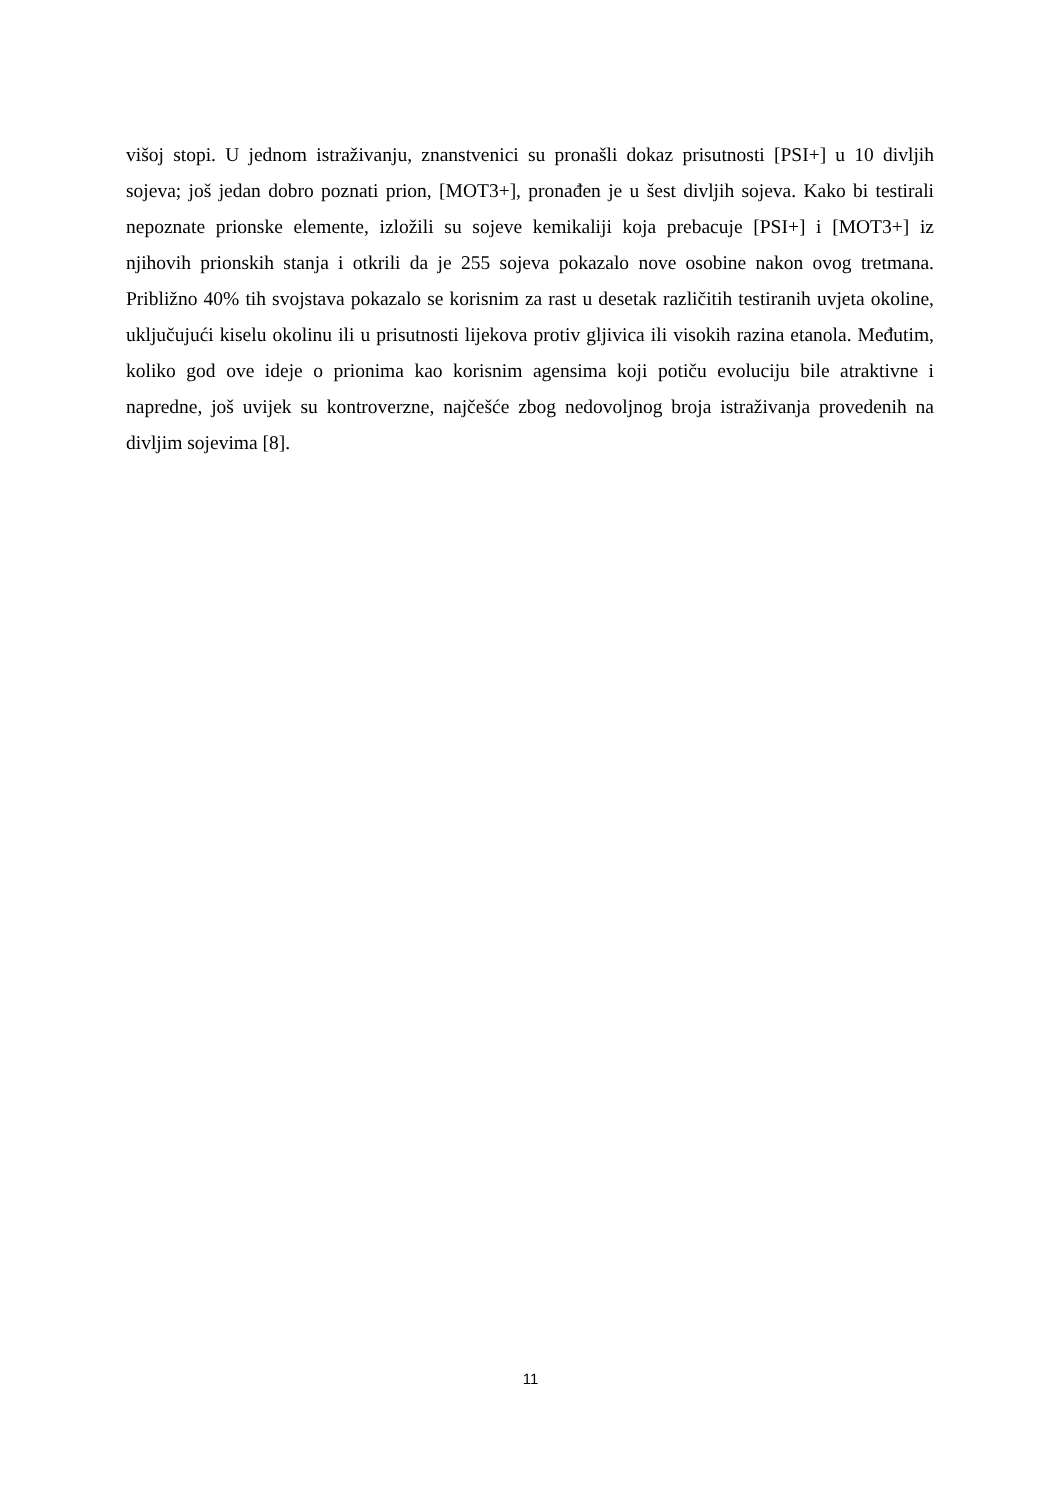višoj stopi. U jednom istraživanju, znanstvenici su pronašli dokaz prisutnosti [PSI+] u 10 divljih sojeva; još jedan dobro poznati prion, [MOT3+], pronađen je u šest divljih sojeva. Kako bi testirali nepoznate prionske elemente, izložili su sojeve kemikaliji koja prebacuje [PSI+] i [MOT3+] iz njihovih prionskih stanja i otkrili da je 255 sojeva pokazalo nove osobine nakon ovog tretmana. Približno 40% tih svojstava pokazalo se korisnim za rast u desetak različitih testiranih uvjeta okoline, uključujući kiselu okolinu ili u prisutnosti lijekova protiv gljivica ili visokih razina etanola. Međutim, koliko god ove ideje o prionima kao korisnim agensima koji potiču evoluciju bile atraktivne i napredne, još uvijek su kontroverzne, najčešće zbog nedovoljnog broja istraživanja provedenih na divljim sojevima [8].
11